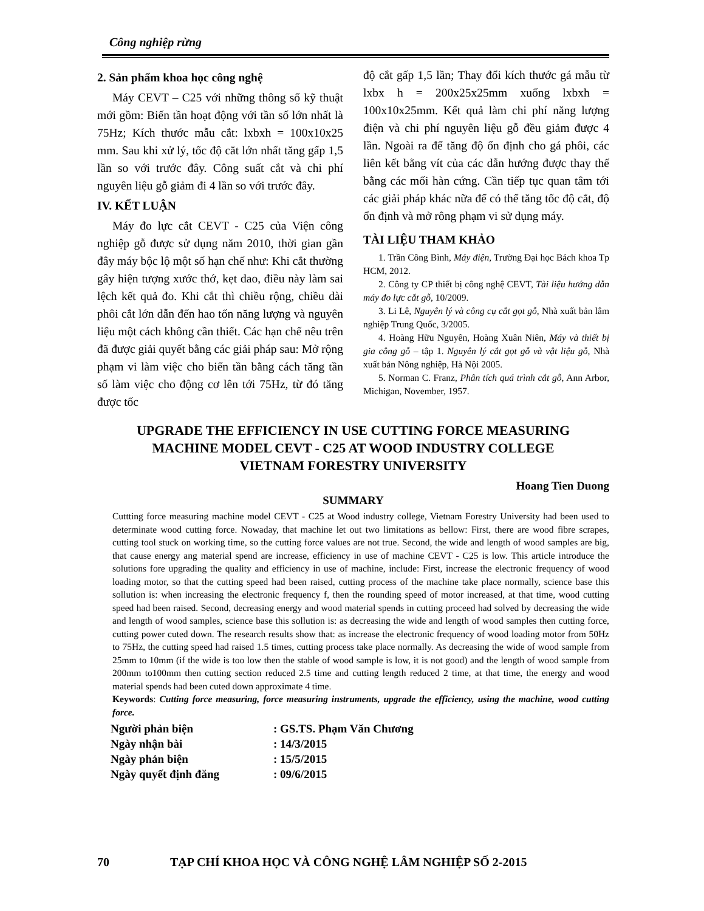Công nghiệp rừng
2. Sản phẩm khoa học công nghệ
Máy CEVT – C25 với những thông số kỹ thuật mới gồm: Biến tần hoạt động với tần số lớn nhất là 75Hz; Kích thước mẫu cắt: lxbxh = 100x10x25 mm. Sau khi xử lý, tốc độ cắt lớn nhất tăng gấp 1,5 lần so với trước đây. Công suất cắt và chi phí nguyên liệu gỗ giảm đi 4 lần so với trước đây.
IV. KẾT LUẬN
Máy đo lực cắt CEVT - C25 của Viện công nghiệp gỗ được sử dụng năm 2010, thời gian gần đây máy bộc lộ một số hạn chế như: Khi cắt thường gây hiện tượng xước thớ, kẹt dao, điều này làm sai lệch kết quả đo. Khi cắt thì chiều rộng, chiều dài phôi cắt lớn dẫn đến hao tốn năng lượng và nguyên liệu một cách không cần thiết. Các hạn chế nêu trên đã được giải quyết bằng các giải pháp sau: Mở rộng phạm vi làm việc cho biến tần bằng cách tăng tần số làm việc cho động cơ lên tới 75Hz, từ đó tăng được tốc
độ cắt gấp 1,5 lần; Thay đổi kích thước gá mẫu từ lxbx h = 200x25x25mm xuống lxbxh = 100x10x25mm. Kết quả làm chi phí năng lượng điện và chi phí nguyên liệu gỗ đều giảm được 4 lần. Ngoài ra để tăng độ ổn định cho gá phôi, các liên kết bằng vít của các dẫn hướng được thay thế bằng các mối hàn cứng. Cần tiếp tục quan tâm tới các giải pháp khác nữa để có thể tăng tốc độ cắt, độ ổn định và mở rông phạm vi sử dụng máy.
TÀI LIỆU THAM KHẢO
1. Trần Công Bình, Máy điện, Trường Đại học Bách khoa Tp HCM, 2012.
2. Công ty CP thiết bị công nghệ CEVT, Tài liệu hướng dẫn máy đo lực cắt gỗ, 10/2009.
3. Li Lê, Nguyên lý và công cụ cắt gọt gỗ, Nhà xuất bản lâm nghiệp Trung Quốc, 3/2005.
4. Hoàng Hữu Nguyên, Hoàng Xuân Niên, Máy và thiết bị gia công gỗ – tập 1. Nguyên lý cắt gọt gỗ và vật liệu gỗ, Nhà xuất bản Nông nghiệp, Hà Nội 2005.
5. Norman C. Franz, Phân tích quá trình cắt gỗ, Ann Arbor, Michigan, November, 1957.
UPGRADE THE EFFICIENCY IN USE CUTTING FORCE MEASURING
MACHINE MODEL CEVT - C25 AT WOOD INDUSTRY COLLEGE
VIETNAM FORESTRY UNIVERSITY
Hoang Tien Duong
SUMMARY
Cuttting force measuring machine model CEVT - C25 at Wood industry college, Vietnam Forestry University had been used to determinate wood cutting force. Nowaday, that machine let out two limitations as bellow: First, there are wood fibre scrapes, cutting tool stuck on working time, so the cutting force values are not true. Second, the wide and length of wood samples are big, that cause energy ang material spend are increase, efficiency in use of machine CEVT - C25 is low. This article introduce the solutions fore upgrading the quality and efficiency in use of machine, include: First, increase the electronic frequency of wood loading motor, so that the cutting speed had been raised, cutting process of the machine take place normally, science base this sollution is: when increasing the electronic frequency f, then the rounding speed of motor increased, at that time, wood cutting speed had been raised. Second, decreasing energy and wood material spends in cutting proceed had solved by decreasing the wide and length of wood samples, science base this sollution is: as decreasing the wide and length of wood samples then cutting force, cutting power cuted down. The research results show that: as increase the electronic frequency of wood loading motor from 50Hz to 75Hz, the cutting speed had raised 1.5 times, cutting process take place normally. As decreasing the wide of wood sample from 25mm to 10mm (if the wide is too low then the stable of wood sample is low, it is not good) and the length of wood sample from 200mm to100mm then cutting section reduced 2.5 time and cutting length reduced 2 time, at that time, the energy and wood material spends had been cuted down approximate 4 time.
Keywords: Cutting force measuring, force measuring instruments, upgrade the efficiency, using the machine, wood cutting force.
| Người phản biện | : GS.TS. Phạm Văn Chương |
| Ngày nhận bài | : 14/3/2015 |
| Ngày phản biện | : 15/5/2015 |
| Ngày quyết định đăng | : 09/6/2015 |
70 TẠP CHÍ KHOA HỌC VÀ CÔNG NGHỆ LÂM NGHIỆP SỐ 2-2015